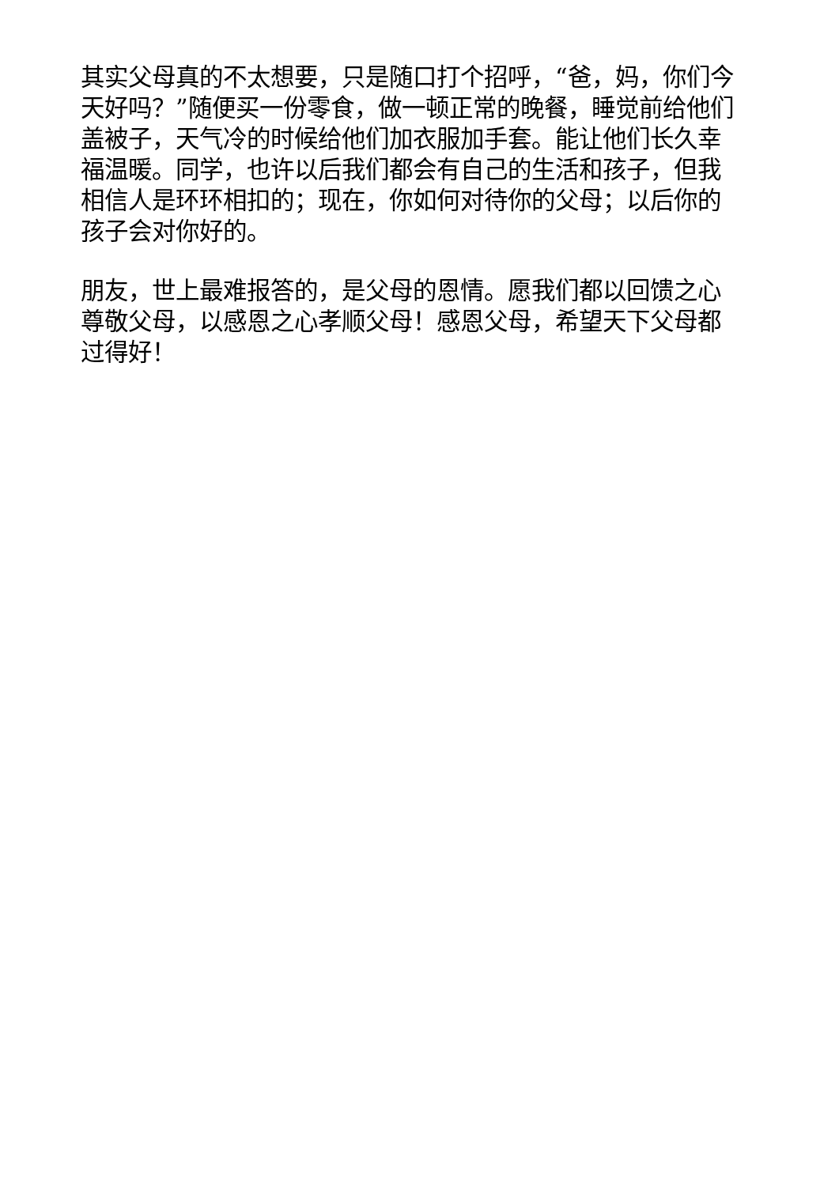其实父母真的不太想要，只是随口打个招呼，“爸，妈，你们今天好吗？”随便买一份零食，做一顿正常的晚餐，睡觉前给他们盖被子，天气冷的时候给他们加衣服加手套。能让他们长久幸福温暖。同学，也许以后我们都会有自己的生活和孩子，但我相信人是环环相扣的；现在，你如何对待你的父母；以后你的孩子会对你好的。
朋友，世上最难报答的，是父母的恩情。愿我们都以回馈之心尊敬父母，以感恩之心孝顺父母！感恩父母，希望天下父母都过得好！